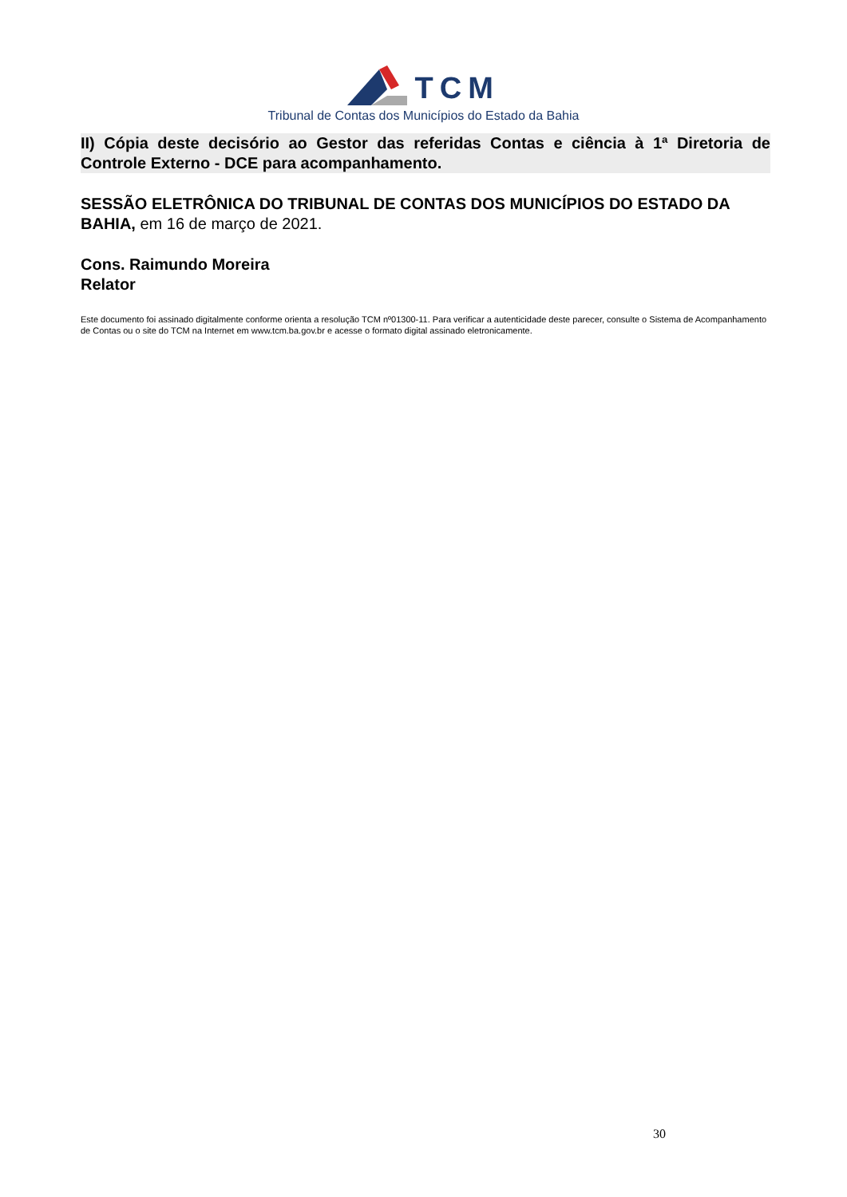TCM
Tribunal de Contas dos Municípios do Estado da Bahia
II) Cópia deste decisório ao Gestor das referidas Contas e ciência à 1ª Diretoria de Controle Externo - DCE para acompanhamento.
SESSÃO ELETRÔNICA DO TRIBUNAL DE CONTAS DOS MUNICÍPIOS DO ESTADO DA BAHIA, em 16 de março de 2021.
Cons. Raimundo Moreira
Relator
Este documento foi assinado digitalmente conforme orienta a resolução TCM nº01300-11. Para verificar a autenticidade deste parecer, consulte o Sistema de Acompanhamento de Contas ou o site do TCM na Internet em www.tcm.ba.gov.br e acesse o formato digital assinado eletronicamente.
30